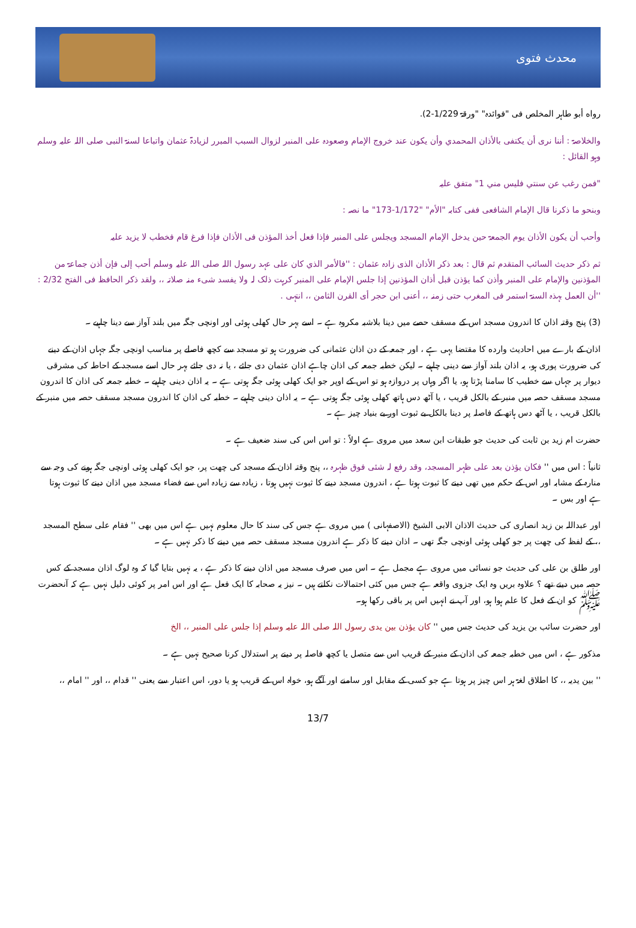محدث فتوی
رواه أبو طاہر المخلص فی "فوائدہ" "ورقۃ 1/229-2).
والخلاصۃ : أننا نری أن یکتفی بالأذان المحمدي وأن یکون عند خروج الإمام وصعودہ علی المنبر لزوال السبب المبرر لزیادۃ عثمان واتباعا لسنۃ النبی صلی اللہ علیہ وسلم وہو القائل :
"فمن رغب عن سنتي فلیس مني 1" متفق علیہ
وبنحو ما ذکرنا قال الإمام الشافعی ففی کتابہ "الأم" "1/172-173" ما نصہ :
وأحب أن یکون الأذان یوم الجمعۃ حین یدخل الإمام المسجد ویجلس علی المنبر فإذا فعل أخذ المؤذن فی الأذان فإذا فرغ قام فخطب لا یزید علیہ
ثم ذکر حدیث السائب المتقدم ثم قال : بعد ذکر الأذان الذی زادہ عثمان : ''فالأمر الذي کان علی عہد رسول اللہ صلی اللہ علیہ وسلم أحب إلی فإن أذن جماعۃ من المؤذنین والإمام علی المنبر وأذن کما یؤذن قبل أذان المؤذنین إذا جلس الإمام علی المنبر کرہت ذلک لہ ولا یفسد شیء منہ صلاتہ ،، ولقد ذکر الحافظ فی الفتح 2/32 : ''أن العمل بہذہ السنۃ استمر فی المغرب حتی زمنہ ،، أعنی ابن حجر أی القرن الثامن ،، انتہی .
(3) پنج وقتہ اذان کا اندرون مسجد اس کے مسقف حصے میں دینا بلاشبہ مکروہ ہے ۔ اسے بہر حال کھلی ہوئی اور اونچی جگہ میں بلند آواز سے دینا چاہیے ۔
اذان کے بارے میں احادیث وارده کا مقتضا یہی ہے ، اور جمعہ کے دن اذان عثمانی کی ضرورت ہو تو مسجد سے کچھ فاصلے پر مناسب اونچی جگہ جہاں اذان کے دینے کی ضرورت پوری ہو، یہ اذان بلند آواز سے دینی چاہیے ۔ لیکن خطبہ جمعہ کی اذان چاہے اذان عثمان دی جائے ، یا نہ دی جائے بہر حال اسے مسجد کے احاطہ کی مشرقی دیوار پر جہاں سے خطیب کا سامنا پڑتا ہو، یا اگر وہاں پر دروازہ ہو تو اس کے اوپر جو ایک کھلی ہوئی جگہ ہوتی ہے ۔ یہ اذان دینی چاہیے ۔ خطبہ جمعہ کی اذان کا اندرون مسجد مسقف حصہ میں منبر کے بالکل قریب ، یا آٹھ دس ہاتھ کھلی ہوئی جگہ ہوتی ہے ۔ یہ اذان دینی چاہیے ۔ خطبہ کی اذان کا اندرون مسجد مسقف حصہ میں منبر کے بالکل قریب ، یا آٹھ دس ہاتھ کے فاصلہ پر دینا بالکل بے ثبوت اور بے بنیاد چیز ہے ۔
حضرت ام زید بن ثابت کی حدیث جو طبقات ابن سعد میں مروی ہے اولاً : تو اس اس کی سند ضعیف ہے ۔
ثانیاً : اس میں '' فکان یؤذن بعد علی ظہر المسجد، وقد رفع لہ شئی فوق ظہرہ ،، پنج وقتہ اذان کے مسجد کی چھت پر، جو ایک کھلی ہوئی اونچی جگہ ہونے کی وجہ سے منارہ کے مشابہ اور اس کے حکم میں تھی دینے کا ثبوت ہوتا ہے ، اندرون مسجد دینے کا ثبوت نہیں ہوتا ، زیادہ سے زیادہ اس سے فضاء مسجد میں اذان دینے کا ثبوت ہوتا ہے اور بس ۔
اور عبداللہ بن زید انصاری کی حدیث الاذان الابی الشیخ (الاصفہانی ) میں مروی ہے جس کی سند کا حال معلوم نہیں ہے اس میں بھی '' فقام علی سطح المسجد ،، کے لفظ کی چھت پر جو کھلی ہوئی اونچی جگہ تھی ۔ اذان دینے کا ذکر ہے اندرون مسجد مسقف حصہ میں دینے کا ذکر نہیں ہے ۔
اور طلق بن علی کی حدیث جو نسائی میں مروی ہے مجمل ہے ۔ اس میں صرف مسجد میں اذان دینے کا ذکر ہے ، یہ نہیں بتایا گیا کہ وہ لوگ اذان مسجد کے کس حصہ میں دیتے تھے ؟ علاوہ بریں وہ ایک جزوی واقعہ ہے جس میں کئی احتمالات نکلتے ہیں ۔ نیز یہ صحابہ کا ایک فعل ہے اور اس امر پر کوئی دلیل نہیں ہے کہ آنحضرت ﷺ کو ان کے فعل کا علم ہوا ہو، اور آپ نے انہیں اس پر باقی رکھا ہو۔
اور حضرت سائب بن یزید کی حدیث جس میں '' کان یؤذن بین یدی رسول اللہ صلی اللہ علیہ وسلم إذا جلس علی المنبر ،، الخ
مذکور ہے ، اس میں خطبہ جمعہ کی اذان کے منبر کے قریب اس سے متصل یا کچھ فاصلہ پر دینے پر استدلال کرنا صحیح نہیں ہے ۔
'' بین یدیہ ،، کا اطلاق لغۃ ہر اس چیز پر ہوتا ہے جو کسی کے مقابل اور سامنے اور آگے ہو، خواہ اس کے قریب ہو یا دور، اس اعتبار سے یعنی '' قدام ،، اور '' امام ،،
13/7